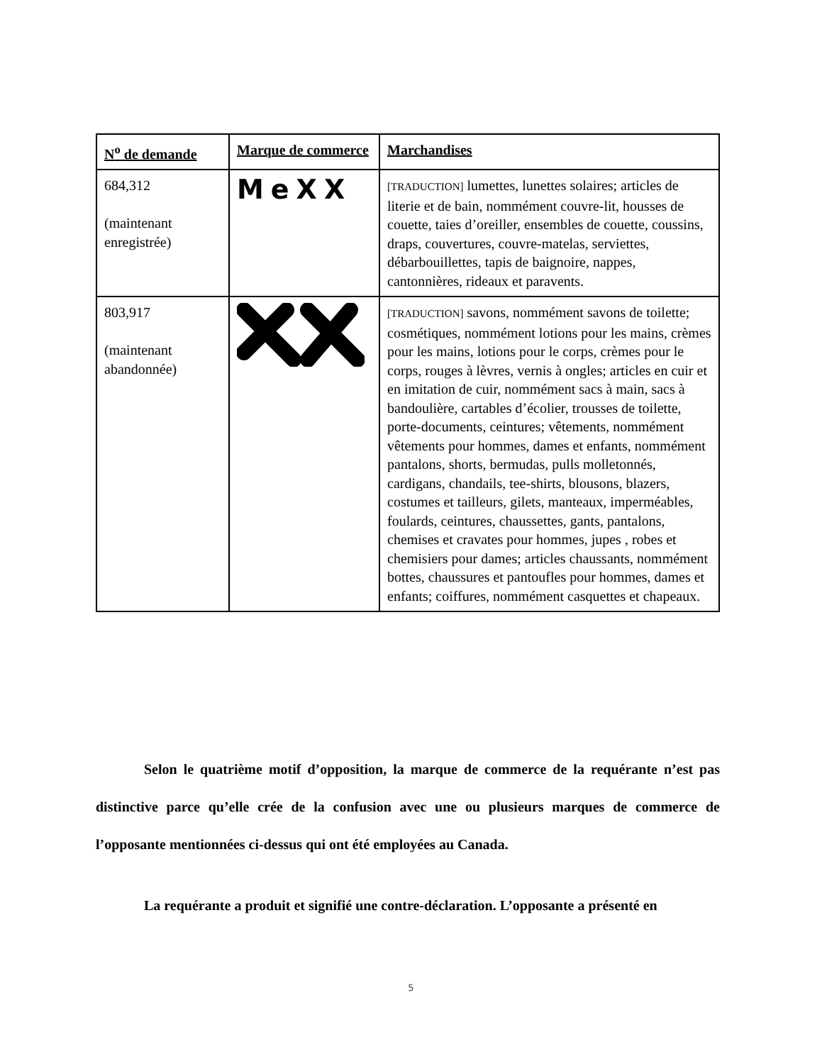| N<sup>o</sup> de demande | Marque de commerce | Marchandises |
| --- | --- | --- |
| 684,312 (maintenant enregistrée) | MeXX | [TRADUCTION] lumettes, lunettes solaires; articles de literie et de bain, nommément couvre-lit, housses de couette, taies d’oreiller, ensembles de couette, coussins, draps, couvertures, couvre-matelas, serviettes, débarbouillettes, tapis de baignoire, nappes, cantonnières, rideaux et paravents. |
| 803,917 (maintenant abandonnée) | | [TRADUCTION] savons, nommément savons de toilette; cosmétiques, nommément lotions pour les mains, crèmes pour les mains, lotions pour le corps, crèmes pour le corps, rouges à lèvres, vernis à ongles; articles en cuir et en imitation de cuir, nommément sacs à main, sacs à bandoulière, cartables d’écolier, trousses de toilette, porte-documents, ceintures; vêtements, nommément vêtements pour hommes, dames et enfants, nommément pantalons, shorts, bermudas, pulls molletonnés, cardigans, chandails, tee-shirts, blousons, blazers, costumes et tailleurs, gilets, manteaux, imperméables, foulards, ceintures, chaussettes, gants, pantalons, chemises et cravates pour hommes, jupes , robes et chemisiers pour dames; articles chaussants, nommément bottes, chaussures et pantoufles pour hommes, dames et enfants; coiffures, nommément casquettes et chapeaux. |
Selon le quatrième motif d’opposition, la marque de commerce de la requérante n’est pas distinctive parce qu’elle crée de la confusion avec une ou plusieurs marques de commerce de l’opposante mentionnées ci-dessus qui ont été employées au Canada.
La requérante a produit et signifié une contre-déclaration. L’opposante a présenté en
5